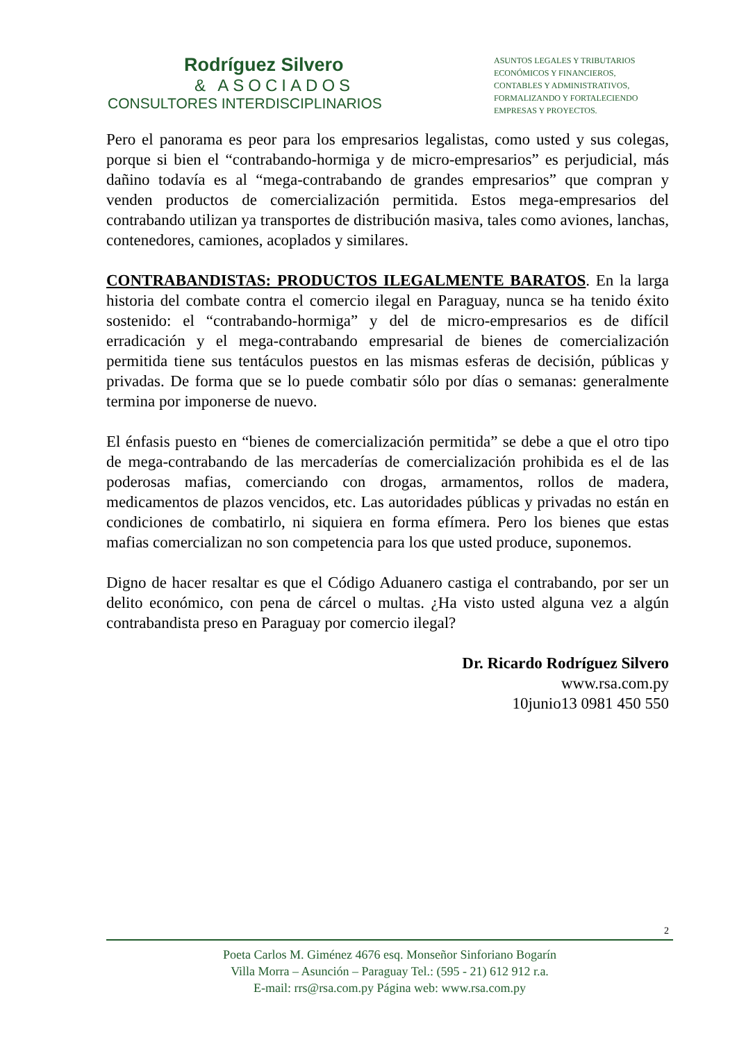Rodríguez Silvero
& ASOCIADOS
CONSULTORES INTERDISCIPLINARIOS
ASUNTOS LEGALES Y TRIBUTARIOS
ECONÓMICOS Y FINANCIEROS,
CONTABLES Y ADMINISTRATIVOS,
FORMALIZANDO Y FORTALECIENDO
EMPRESAS Y PROYECTOS.
Pero el panorama es peor para los empresarios legalistas, como usted y sus colegas, porque si bien el “contrabando-hormiga y de micro-empresarios” es perjudicial, más dañino todavía es al “mega-contrabando de grandes empresarios” que compran y venden productos de comercialización permitida. Estos mega-empresarios del contrabando utilizan ya transportes de distribución masiva, tales como aviones, lanchas, contenedores, camiones, acoplados y similares.
CONTRABANDISTAS: PRODUCTOS ILEGALMENTE BARATOS. En la larga historia del combate contra el comercio ilegal en Paraguay, nunca se ha tenido éxito sostenido: el “contrabando-hormiga” y del de micro-empresarios es de difícil erradicación y el mega-contrabando empresarial de bienes de comercialización permitida tiene sus tentáculos puestos en las mismas esferas de decisión, públicas y privadas. De forma que se lo puede combatir sólo por días o semanas: generalmente termina por imponerse de nuevo.
El énfasis puesto en “bienes de comercialización permitida” se debe a que el otro tipo de mega-contrabando de las mercaderías de comercialización prohibida es el de las poderosas mafias, comerciando con drogas, armamentos, rollos de madera, medicamentos de plazos vencidos, etc. Las autoridades públicas y privadas no están en condiciones de combatirlo, ni siquiera en forma efímera. Pero los bienes que estas mafias comercializan no son competencia para los que usted produce, suponemos.
Digno de hacer resaltar es que el Código Aduanero castiga el contrabando, por ser un delito económico, con pena de cárcel o multas. ¿Ha visto usted alguna vez a algún contrabandista preso en Paraguay por comercio ilegal?
Dr. Ricardo Rodríguez Silvero
www.rsa.com.py
10junio13 0981 450 550
2
Poeta Carlos M. Giménez 4676 esq. Monseñor Sinforiano Bogarín
Villa Morra – Asunción – Paraguay Tel.: (595 - 21) 612 912 r.a.
E-mail: rrs@rsa.com.py Página web: www.rsa.com.py